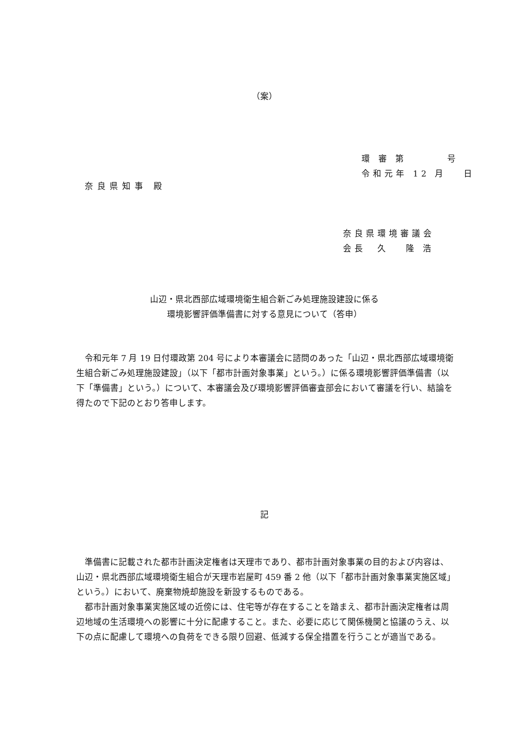（案）
環 審 第　　　 号
令和元年 12 月　 日
奈良県知事 殿
奈良県環境審議会
会長　久　 隆 浩
山辺・県北西部広域環境衛生組合新ごみ処理施設建設に係る
環境影響評価準備書に対する意見について（答申）
令和元年 7 月 19 日付環政第 204 号により本審議会に諮問のあった「山辺・県北西部広域環境衛生組合新ごみ処理施設建設」（以下「都市計画対象事業」という。）に係る環境影響評価準備書（以下「準備書」という。）について、本審議会及び環境影響評価審査部会において審議を行い、結論を得たので下記のとおり答申します。
記
準備書に記載された都市計画決定権者は天理市であり、都市計画対象事業の目的および内容は、山辺・県北西部広域環境衛生組合が天理市岩屋町 459 番 2 他（以下「都市計画対象事業実施区域」という。）において、廃棄物焼却施設を新設するものである。
都市計画対象事業実施区域の近傍には、住宅等が存在することを踏まえ、都市計画決定権者は周辺地域の生活環境への影響に十分に配慮すること。また、必要に応じて関係機関と協議のうえ、以下の点に配慮して環境への負荷をできる限り回避、低減する保全措置を行うことが適当である。